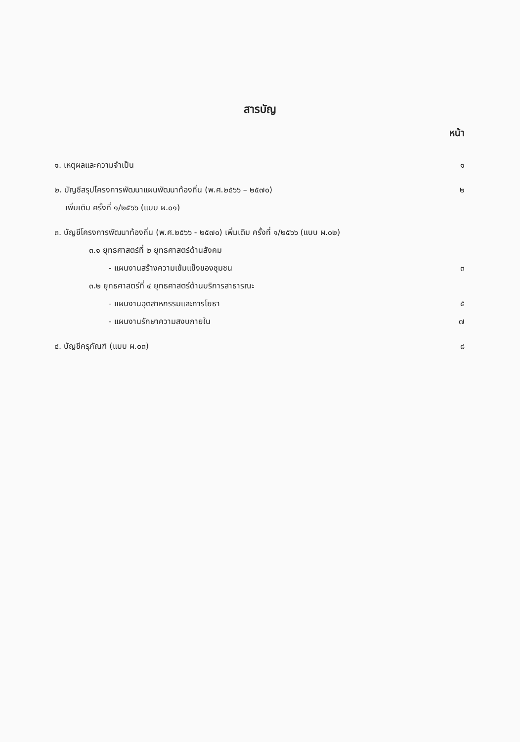สารบัญ
หน้า
๑. เหตุผลและความจำเป็น ๑
๒. บัญชีสรุปโครงการพัฒนาแผนพัฒนาท้องถิ่น (พ.ศ.๒๕๖๖ – ๒๕๗๐) ๒
เพิ่มเติม ครั้งที่ ๑/๒๕๖๖ (แบบ ผ.๐๑)
๓. บัญชีโครงการพัฒนาท้องถิ่น (พ.ศ.๒๕๖๖ - ๒๕๗๐) เพิ่มเติม ครั้งที่ ๑/๒๕๖๖ (แบบ ผ.๐๒)
๓.๑ ยุทธศาสตร์ที่ ๒ ยุทธศาสตร์ด้านสังคม
- แผนงานสร้างความเข้มแข็งของชุมชน ๓
๓.๒ ยุทธศาสตร์ที่ ๔ ยุทธศาสตร์ด้านบริการสาธารณะ
- แผนงานอุตสาหกรรมและการโยธา ๕
- แผนงานรักษาความสงบภายใน ๗
๔. บัญชีครุภัณฑ์ (แบบ ผ.๐๓) ๘